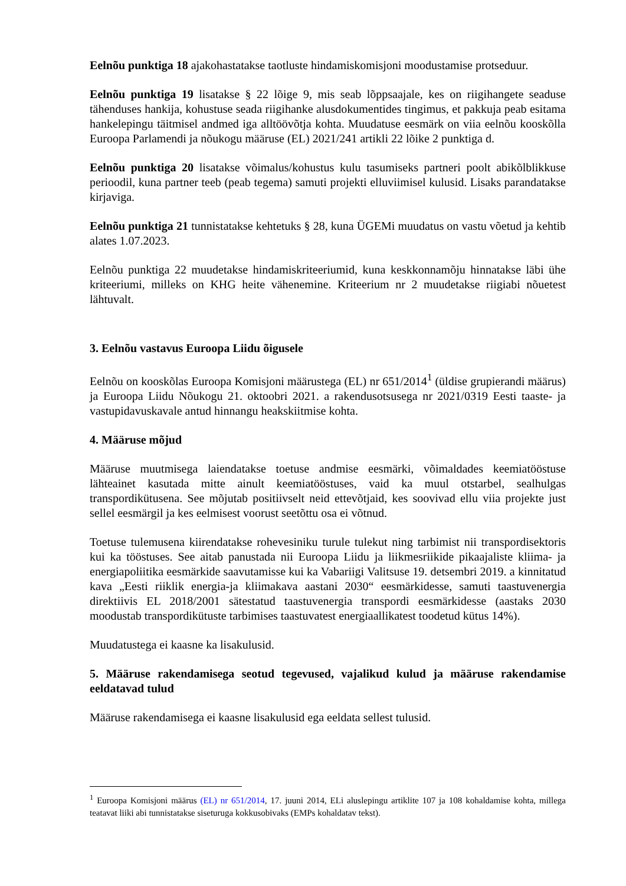Eelnõu punktiga 18 ajakohastatakse taotluste hindamiskomisjoni moodustamise protseduur.
Eelnõu punktiga 19 lisatakse § 22 lõige 9, mis seab lõppsaajale, kes on riigihangete seaduse tähenduses hankija, kohustuse seada riigihanke alusdokumentides tingimus, et pakkuja peab esitama hankelepingu täitmisel andmed iga alltöövõtja kohta. Muudatuse eesmärk on viia eelnõu kooskõlla Euroopa Parlamendi ja nõukogu määruse (EL) 2021/241 artikli 22 lõike 2 punktiga d.
Eelnõu punktiga 20 lisatakse võimalus/kohustus kulu tasumiseks partneri poolt abikõlblikkuse perioodil, kuna partner teeb (peab tegema) samuti projekti elluviimisel kulusid. Lisaks parandatakse kirjaviga.
Eelnõu punktiga 21 tunnistatakse kehtetuks § 28, kuna ÜGEMi muudatus on vastu võetud ja kehtib alates 1.07.2023.
Eelnõu punktiga 22 muudetakse hindamiskriteeriumid, kuna keskkonnamõju hinnatakse läbi ühe kriteeriumi, milleks on KHG heite vähenemine. Kriteerium nr 2 muudetakse riigiabi nõuetest lähtuvalt.
3. Eelnõu vastavus Euroopa Liidu õigusele
Eelnõu on kooskõlas Euroopa Komisjoni määrustega (EL) nr 651/2014<sup>1</sup> (üldise grupierandi määrus) ja Euroopa Liidu Nõukogu 21. oktoobri 2021. a rakendusotsusega nr 2021/0319 Eesti taaste- ja vastupidavuskavale antud hinnangu heakskiitmise kohta.
4. Määruse mõjud
Määruse muutmisega laiendatakse toetuse andmise eesmärki, võimaldades keemiatööstuse lähteainet kasutada mitte ainult keemiatööstuses, vaid ka muul otstarbel, sealhulgas transpordikütusena. See mõjutab positiivselt neid ettevõtjaid, kes soovivad ellu viia projekte just sellel eesmärgil ja kes eelmisest voorust seetõttu osa ei võtnud.
Toetuse tulemusena kiirendatakse rohevesiniku turule tulekut ning tarbimist nii transpordisektoris kui ka tööstuses. See aitab panustada nii Euroopa Liidu ja liikmesriikide pikaajaliste kliima- ja energiapoliitika eesmärkide saavutamisse kui ka Vabariigi Valitsuse 19. detsembri 2019. a kinnitatud kava „Eesti riiklik energia-ja kliimakava aastani 2030“ eesmärkidesse, samuti taastuvenergia direktiivis EL 2018/2001 sätestatud taastuvenergia transpordi eesmärkidesse (aastaks 2030 moodustab transpordikütuste tarbimises taastuvatest energiaallikatest toodetud kütus 14%).
Muudatustega ei kaasne ka lisakulusid.
5. Määruse rakendamisega seotud tegevused, vajalikud kulud ja määruse rakendamise eeldatavad tulud
Määruse rakendamisega ei kaasne lisakulusid ega eeldata sellest tulusid.
<sup>1</sup> Euroopa Komisjoni määrus (EL) nr 651/2014, 17. juuni 2014, ELi aluslepingu artiklite 107 ja 108 kohaldamise kohta, millega teatavat liiki abi tunnistatakse siseturuga kokkusobivaks (EMPs kohaldatav tekst).